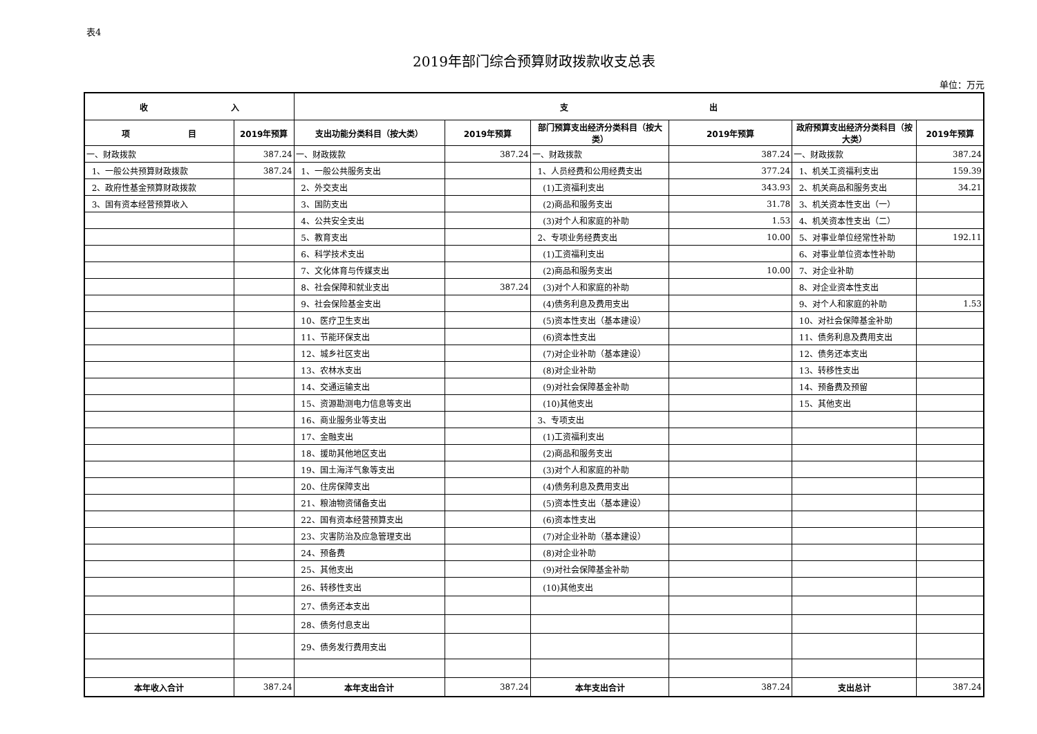表4
2019年部门综合预算财政拨款收支总表
单位：万元
| 收 入 | | 支 出 | | | | | |
| --- | --- | --- | --- | --- | --- | --- | --- |
| 项 目 | 2019年预算 | 支出功能分类科目（按大类） | 2019年预算 | 部门预算支出经济分类科目（按大类） | 2019年预算 | 政府预算支出经济分类科目（按大类） | 2019年预算 |
| 一、财政拨款 | 387.24 | 一、财政拨款 | 387.24 | 一、财政拨款 | 387.24 | 一、财政拨款 | 387.24 |
| 1、一般公共预算财政拨款 | 387.24 | 1、一般公共服务支出 | | 1、人员经费和公用经费支出 | 377.24 | 1、机关工资福利支出 | 159.39 |
| 2、政府性基金预算财政拨款 | | 2、外交支出 | | (1)工资福利支出 | 343.93 | 2、机关商品和服务支出 | 34.21 |
| 3、国有资本经营预算收入 | | 3、国防支出 | | (2)商品和服务支出 | 31.78 | 3、机关资本性支出（一） | |
| | | 4、公共安全支出 | | (3)对个人和家庭的补助 | 1.53 | 4、机关资本性支出（二） | |
| | | 5、教育支出 | | 2、专项业务经费支出 | 10.00 | 5、对事业单位经常性补助 | 192.11 |
| | | 6、科学技术支出 | | (1)工资福利支出 | | 6、对事业单位资本性补助 | |
| | | 7、文化体育与传媒支出 | | (2)商品和服务支出 | 10.00 | 7、对企业补助 | |
| | | 8、社会保障和就业支出 | 387.24 | (3)对个人和家庭的补助 | | 8、对企业资本性支出 | |
| | | 9、社会保险基金支出 | | (4)债务利息及费用支出 | | 9、对个人和家庭的补助 | 1.53 |
| | | 10、医疗卫生支出 | | (5)资本性支出（基本建设） | | 10、对社会保障基金补助 | |
| | | 11、节能环保支出 | | (6)资本性支出 | | 11、债务利息及费用支出 | |
| | | 12、城乡社区支出 | | (7)对企业补助（基本建设） | | 12、债务还本支出 | |
| | | 13、农林水支出 | | (8)对企业补助 | | 13、转移性支出 | |
| | | 14、交通运输支出 | | (9)对社会保障基金补助 | | 14、预备费及预留 | |
| | | 15、资源勘测电力信息等支出 | | (10)其他支出 | | 15、其他支出 | |
| | | 16、商业服务业等支出 | | 3、专项支出 | | | |
| | | 17、金融支出 | | (1)工资福利支出 | | | |
| | | 18、援助其他地区支出 | | (2)商品和服务支出 | | | |
| | | 19、国土海洋气象等支出 | | (3)对个人和家庭的补助 | | | |
| | | 20、住房保障支出 | | (4)债务利息及费用支出 | | | |
| | | 21、粮油物资储备支出 | | (5)资本性支出（基本建设） | | | |
| | | 22、国有资本经营预算支出 | | (6)资本性支出 | | | |
| | | 23、灾害防治及应急管理支出 | | (7)对企业补助（基本建设） | | | |
| | | 24、预备费 | | (8)对企业补助 | | | |
| | | 25、其他支出 | | (9)对社会保障基金补助 | | | |
| | | 26、转移性支出 | | (10)其他支出 | | | |
| | | 27、债务还本支出 | | | | | |
| | | 28、债务付息支出 | | | | | |
| | | 29、债务发行费用支出 | | | | | |
| 本年收入合计 | 387.24 | 本年支出合计 | 387.24 | 本年支出合计 | 387.24 | 支出总计 | 387.24 |